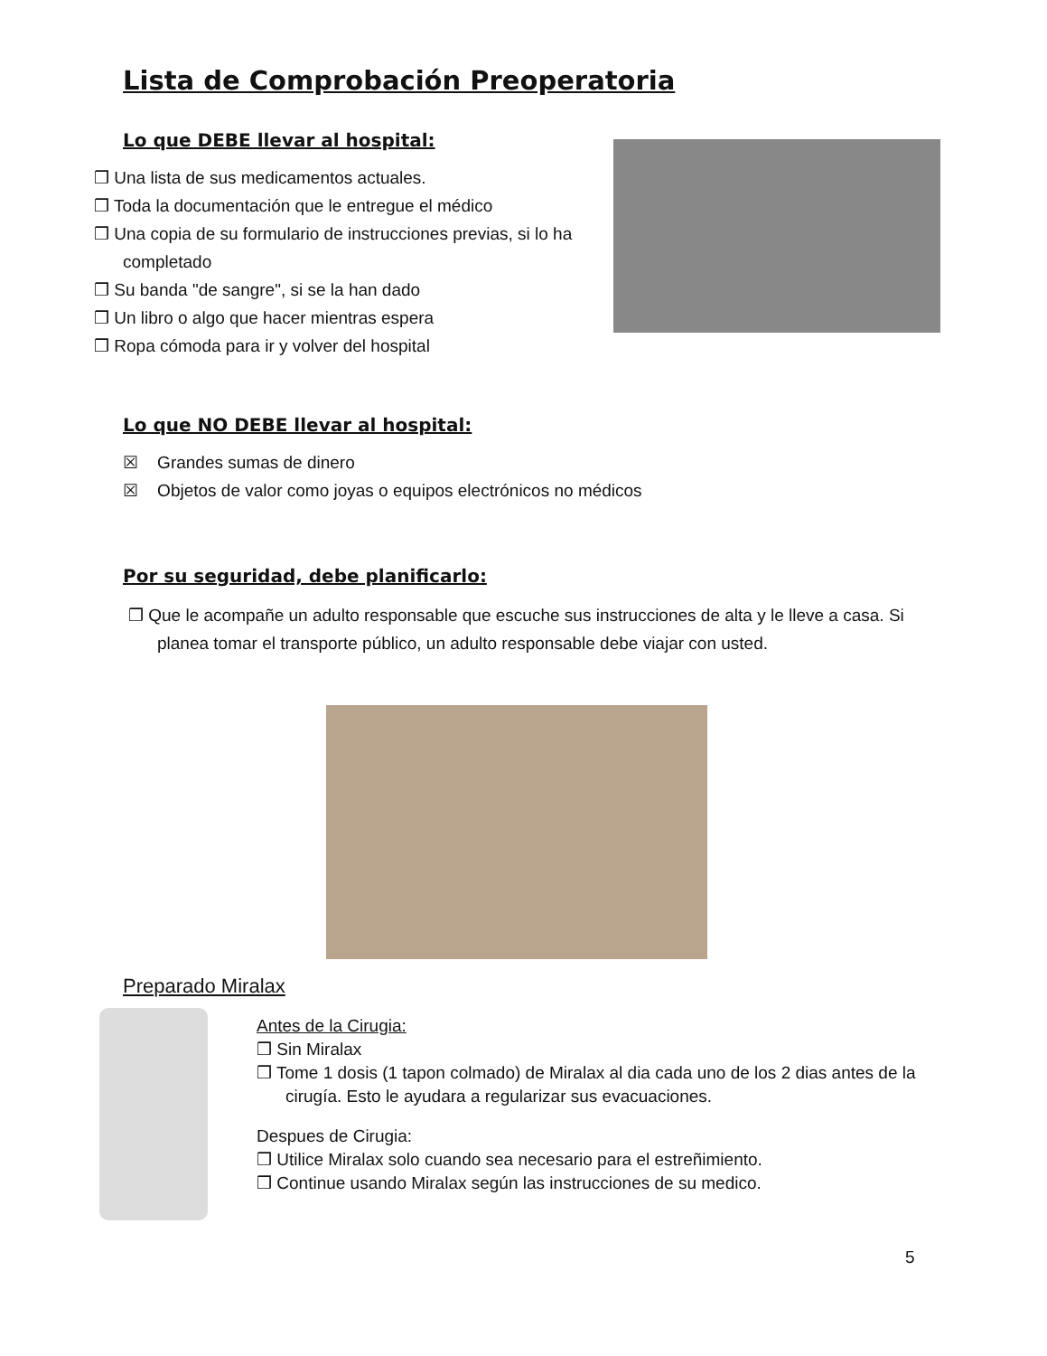Lista de Comprobación Preoperatoria
Lo que DEBE llevar al hospital:
❒ Una lista de sus medicamentos actuales.
❒ Toda la documentación que le entregue el médico
❒ Una copia de su formulario de instrucciones previas, si lo ha completado
❒ Su banda "de sangre", si se la han dado
❒ Un libro o algo que hacer mientras espera
❒ Ropa cómoda para ir y volver del hospital
Lo que NO DEBE llevar al hospital:
☒ Grandes sumas de dinero
☒ Objetos de valor como joyas o equipos electrónicos no médicos
Por su seguridad, debe planificarlo:
❒ Que le acompañe un adulto responsable que escuche sus instrucciones de alta y le lleve a casa. Si planea tomar el transporte público, un adulto responsable debe viajar con usted.
Preparado Miralax
Antes de la Cirugia:
❒ Sin Miralax
❒ Tome 1 dosis (1 tapon colmado) de Miralax al dia cada uno de los 2 dias antes de la cirugía. Esto le ayudara a regularizar sus evacuaciones.
Despues de Cirugia:
❒ Utilice Miralax solo cuando sea necesario para el estreñimiento.
❒ Continue usando Miralax según las instrucciones de su medico.
5